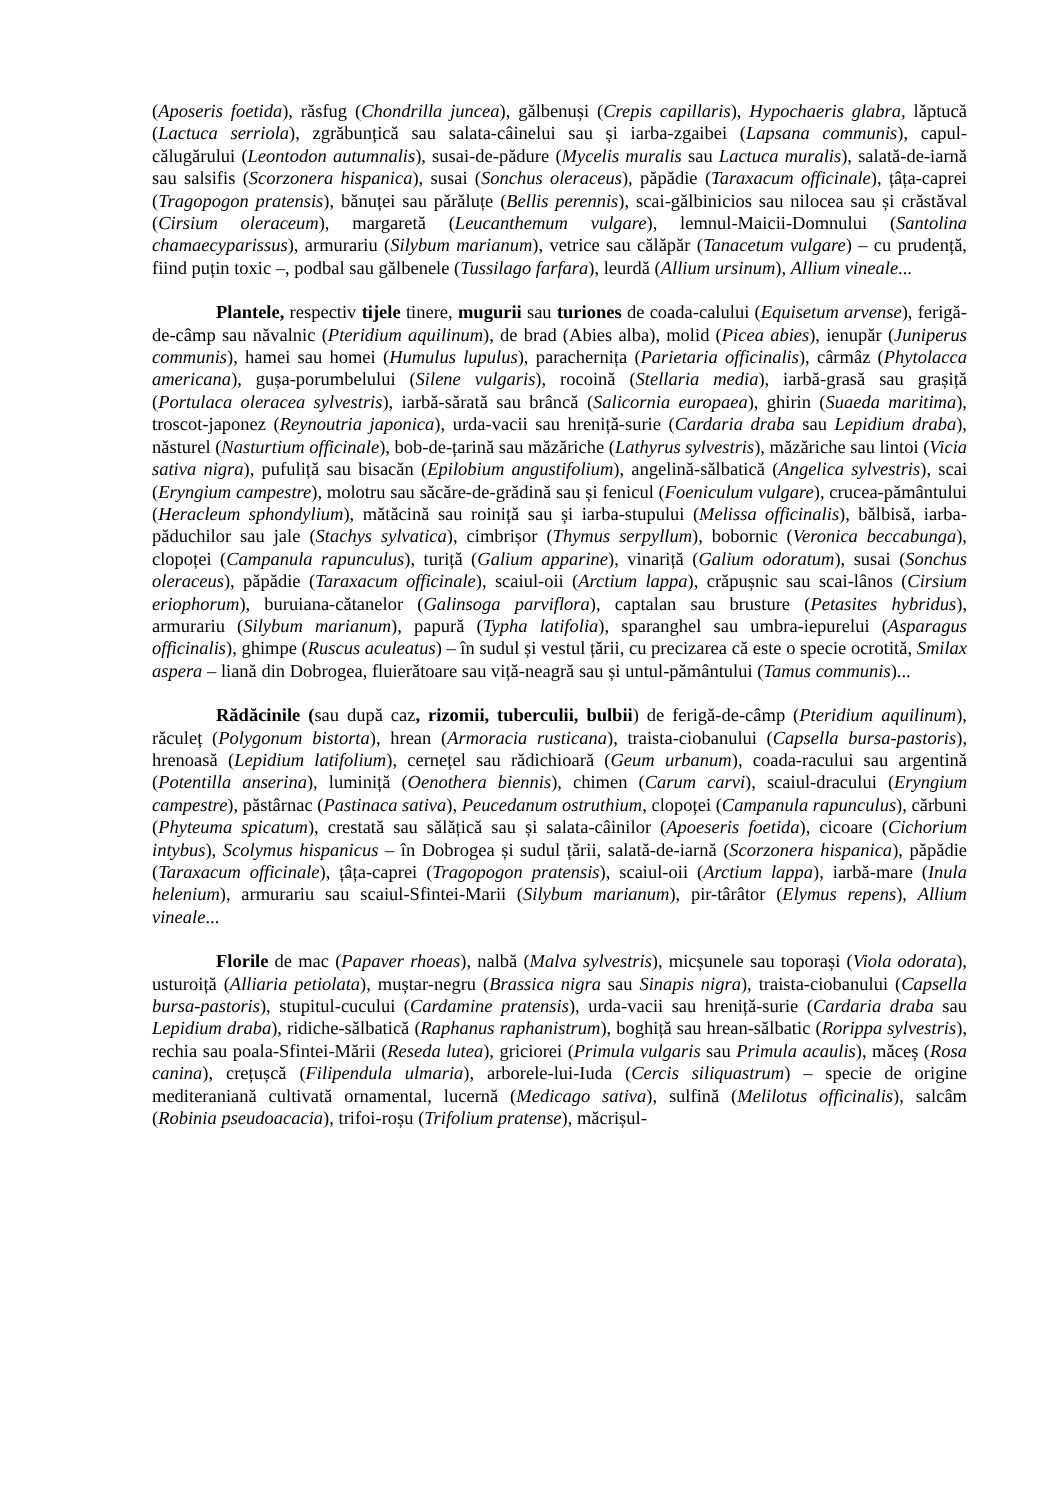(Aposeris foetida), răsfug (Chondrilla juncea), gălbenuși (Crepis capillaris), Hypochaeris glabra, lăptucă (Lactuca serriola), zgrăbunțică sau salata-câinelui sau și iarba-zgaibei (Lapsana communis), capul-călugărului (Leontodon autumnalis), susai-de-pădure (Mycelis muralis sau Lactuca muralis), salată-de-iarnă sau salsifis (Scorzonera hispanica), susai (Sonchus oleraceus), păpădie (Taraxacum officinale), țâța-caprei (Tragopogon pratensis), bănuței sau părăluțe (Bellis perennis), scai-gălbinicios sau nilocea sau și crăstăval (Cirsium oleraceum), margaretă (Leucanthemum vulgare), lemnul-Maicii-Domnului (Santolina chamaecyparissus), armurariu (Silybum marianum), vetrice sau călăpăr (Tanacetum vulgare) – cu prudență, fiind puțin toxic –, podbal sau gălbenele (Tussilago farfara), leurdă (Allium ursinum), Allium vineale...
Plantele, respectiv tijele tinere, mugurii sau turiones de coada-calului (Equisetum arvense), ferigă-de-câmp sau năvalnic (Pteridium aquilinum), de brad (Abies alba), molid (Picea abies), ienupăr (Juniperus communis), hamei sau homei (Humulus lupulus), parachernița (Parietaria officinalis), cârmâz (Phytolacca americana), gușa-porumbelului (Silene vulgaris), rocoină (Stellaria media), iarbă-grasă sau grașiță (Portulaca oleracea sylvestris), iarbă-sărată sau brâncă (Salicornia europaea), ghirin (Suaeda maritima), troscot-japonez (Reynoutria japonica), urda-vacii sau hreniță-surie (Cardaria draba sau Lepidium draba), năsturel (Nasturtium officinale), bob-de-țarină sau măzăriche (Lathyrus sylvestris), măzăriche sau lintoi (Vicia sativa nigra), pufuliță sau bisacăn (Epilobium angustifolium), angelină-sălbatică (Angelica sylvestris), scai (Eryngium campestre), molotru sau săcăre-de-grădină sau și fenicul (Foeniculum vulgare), crucea-pământului (Heracleum sphondylium), mătăcină sau roiniță sau și iarba-stupului (Melissa officinalis), bălbisă, iarba-păduchilor sau jale (Stachys sylvatica), cimbrișor (Thymus serpyllum), bobornic (Veronica beccabunga), clopoței (Campanula rapunculus), turiță (Galium apparine), vinariță (Galium odoratum), susai (Sonchus oleraceus), păpădie (Taraxacum officinale), scaiul-oii (Arctium lappa), crăpușnic sau scai-lânos (Cirsium eriophorum), buruiana-cătanelor (Galinsoga parviflora), captalan sau brusture (Petasites hybridus), armurariu (Silybum marianum), papură (Typha latifolia), sparanghel sau umbra-iepurelui (Asparagus officinalis), ghimpe (Ruscus aculeatus) – în sudul și vestul țării, cu precizarea că este o specie ocrotită, Smilax aspera – liană din Dobrogea, fluierătoare sau viță-neagră sau și untul-pământului (Tamus communis)...
Rădăcinile (sau după caz, rizomii, tuberculii, bulbii) de ferigă-de-câmp (Pteridium aquilinum), răculeț (Polygonum bistorta), hrean (Armoracia rusticana), traista-ciobanului (Capsella bursa-pastoris), hrenoasă (Lepidium latifolium), cernețel sau rădichioară (Geum urbanum), coada-racului sau argentină (Potentilla anserina), luminiță (Oenothera biennis), chimen (Carum carvi), scaiul-dracului (Eryngium campestre), păstârnac (Pastinaca sativa), Peucedanum ostruthium, clopoței (Campanula rapunculus), cărbuni (Phyteuma spicatum), crestată sau sălățică sau și salata-câinilor (Apoeseris foetida), cicoare (Cichorium intybus), Scolymus hispanicus – în Dobrogea și sudul țării, salată-de-iarnă (Scorzonera hispanica), păpădie (Taraxacum officinale), țâța-caprei (Tragopogon pratensis), scaiul-oii (Arctium lappa), iarbă-mare (Inula helenium), armurariu sau scaiul-Sfintei-Marii (Silybum marianum), pir-târâtor (Elymus repens), Allium vineale...
Florile de mac (Papaver rhoeas), nalbă (Malva sylvestris), micșunele sau toporași (Viola odorata), usturoiță (Alliaria petiolata), muștar-negru (Brassica nigra sau Sinapis nigra), traista-ciobanului (Capsella bursa-pastoris), stupitul-cucului (Cardamine pratensis), urda-vacii sau hreniță-surie (Cardaria draba sau Lepidium draba), ridiche-sălbatică (Raphanus raphanistrum), boghiță sau hrean-sălbatic (Rorippa sylvestris), rechia sau poala-Sfintei-Mării (Reseda lutea), griciorei (Primula vulgaris sau Primula acaulis), măceș (Rosa canina), crețușcă (Filipendula ulmaria), arborele-lui-Iuda (Cercis siliquastrum) – specie de origine mediteraniană cultivată ornamental, lucernă (Medicago sativa), sulfină (Melilotus officinalis), salcâm (Robinia pseudoacacia), trifoi-roșu (Trifolium pratense), măcrișul-